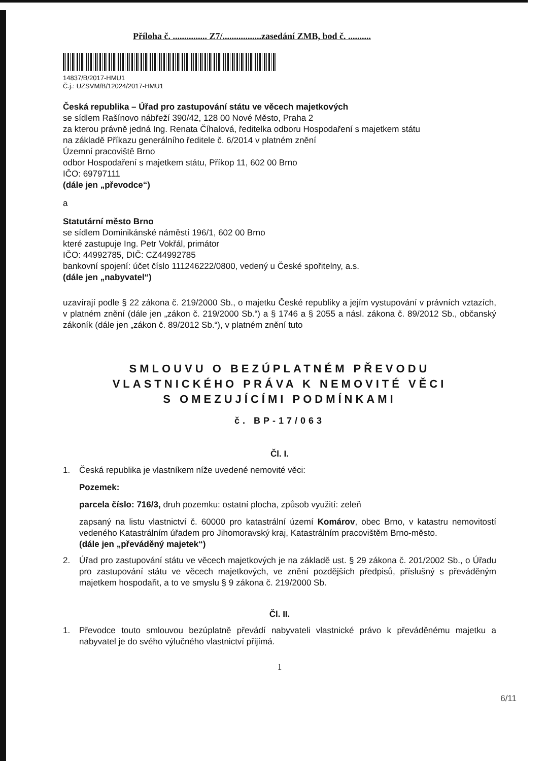Příloha č. ............... Z7/.................zasedání ZMB, bod č. ..........
14837/B/2017-HMU1
Č.j.: UZSVM/B/12024/2017-HMU1
Česká republika – Úřad pro zastupování státu ve věcech majetkových
se sídlem Rašínovo nábřeží 390/42, 128 00 Nové Město, Praha 2
za kterou právně jedná Ing. Renata Číhalová, ředitelka odboru Hospodaření s majetkem státu
na základě Příkazu generálního ředitele č. 6/2014 v platném znění
Územní pracoviště Brno
odbor Hospodaření s majetkem státu, Příkop 11, 602 00 Brno
IČO: 69797111
(dále jen „převodce“)
a
Statutární město Brno
se sídlem Dominikánské náměstí 196/1, 602 00 Brno
které zastupuje Ing. Petr Vokřál, primátor
IČO: 44992785, DIČ: CZ44992785
bankovní spojení: účet číslo 111246222/0800, vedený u České spořitelny, a.s.
(dále jen „nabyvatel“)
uzavírají podle § 22 zákona č. 219/2000 Sb., o majetku České republiky a jejím vystupování v právních vztazích, v platném znění (dále jen „zákon č. 219/2000 Sb.“) a § 1746 a § 2055 a násl. zákona č. 89/2012 Sb., občanský zákoník (dále jen „zákon č. 89/2012 Sb.“), v platném znění tuto
SMLOUVU O BEZÚPLATNÉM PŘEVODU
VLASTNICKÉHO PRÁVA K NEMOVITÉ VĚCI
S OMEZUJÍCÍMI PODMÍNKAMI
č. BP-17/063
Čl. I.
1. Česká republika je vlastníkem níže uvedené nemovité věci:
Pozemek:
parcela číslo: 716/3, druh pozemku: ostatní plocha, způsob využití: zeleň
zapsaný na listu vlastnictví č. 60000 pro katastrální území Komárov, obec Brno, v katastru nemovitostí vedeného Katastrálním úřadem pro Jihomoravský kraj, Katastrálním pracovištěm Brno-město.
(dále jen „převáděný majetek“)
2. Úřad pro zastupování státu ve věcech majetkových je na základě ust. § 29 zákona č. 201/2002 Sb., o Úřadu pro zastupování státu ve věcech majetkových, ve znění pozdějších předpisů, příslušný s převáděným majetkem hospodařit, a to ve smyslu § 9 zákona č. 219/2000 Sb.
Čl. II.
1. Převodce touto smlouvou bezúplatně převádí nabyvateli vlastnické právo k převáděnému majetku a nabyvatel je do svého výlučného vlastnictví přijímá.
1
6/11